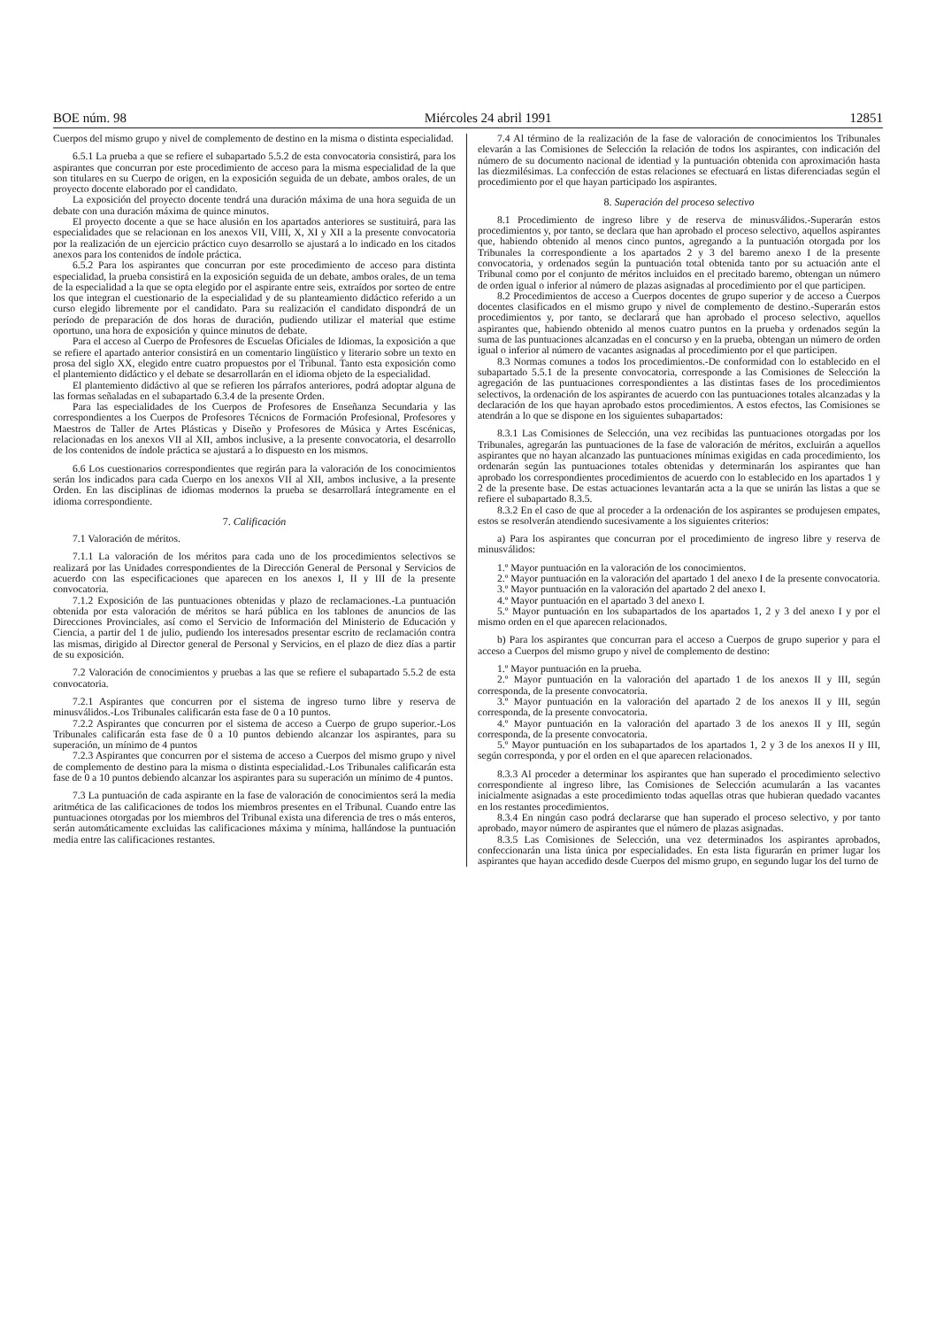BOE núm. 98 Miércoles 24 abril 1991 12851
Cuerpos del mismo grupo y nivel de complemento de destino en la misma o distinta especialidad.
6.5.1 La prueba a que se refiere el subapartado 5.5.2 de esta convocatoria consistirá, para los aspirantes que concurran por este procedimiento de acceso para la misma especialidad de la que son titulares en su Cuerpo de origen, en la exposición seguida de un debate, ambos orales, de un proyecto docente elaborado por el candidato.
La exposición del proyecto docente tendrá una duración máxima de una hora seguida de un debate con una duración máxima de quince minutos.
El proyecto docente a que se hace alusión en los apartados anteriores se sustituirá, para las especialidades que se relacionan en los anexos VII, VIII, X, XI y XII a la presente convocatoria por la realización de un ejercicio práctico cuyo desarrollo se ajustará a lo indicado en los citados anexos para los contenidos de índole práctica.
6.5.2 Para los aspirantes que concurran por este procedimiento de acceso para distinta especialidad, la prueba consistirá en la exposición seguida de un debate, ambos orales, de un tema de la especialidad a la que se opta elegido por el aspirante entre seis, extraídos por sorteo de entre los que integran el cuestionario de la especialidad y de su planteamiento didáctico referido a un curso elegido libremente por el candidato. Para su realización el candidato dispondrá de un período de preparación de dos horas de duración, pudiendo utilizar el material que estime oportuno, una hora de exposición y quince minutos de debate.
Para el acceso al Cuerpo de Profesores de Escuelas Oficiales de Idiomas, la exposición a que se refiere el apartado anterior consistirá en un comentario lingüístico y literario sobre un texto en prosa del siglo XX, elegido entre cuatro propuestos por el Tribunal. Tanto esta exposición como el plantemiento didáctico y el debate se desarrollarán en el idioma objeto de la especialidad.
El plantemiento didáctivo al que se refieren los párrafos anteriores, podrá adoptar alguna de las formas señaladas en el subapartado 6.3.4 de la presente Orden.
Para las especialidades de los Cuerpos de Profesores de Enseñanza Secundaria y las correspondientes a los Cuerpos de Profesores Técnicos de Formación Profesional, Profesores y Maestros de Taller de Artes Plásticas y Diseño y Profesores de Música y Artes Escénicas, relacionadas en los anexos VII al XII, ambos inclusive, a la presente convocatoria, el desarrollo de los contenidos de índole práctica se ajustará a lo dispuesto en los mismos.
6.6 Los cuestionarios correspondientes que regirán para la valoración de los conocimientos serán los indicados para cada Cuerpo en los anexos VII al XII, ambos inclusive, a la presente Orden. En las disciplinas de idiomas modernos la prueba se desarrollará íntegramente en el idioma correspondiente.
7. Calificación
7.1 Valoración de méritos.
7.1.1 La valoración de los méritos para cada uno de los procedimientos selectivos se realizará por las Unidades correspondientes de la Dirección General de Personal y Servicios de acuerdo con las especificaciones que aparecen en los anexos I, II y III de la presente convocatoria.
7.1.2 Exposición de las puntuaciones obtenidas y plazo de reclamaciones.-La puntuación obtenida por esta valoración de méritos se hará pública en los tablones de anuncios de las Direcciones Provinciales, así como el Servicio de Información del Ministerio de Educación y Ciencia, a partir del 1 de julio, pudiendo los interesados presentar escrito de reclamación contra las mismas, dirigido al Director general de Personal y Servicios, en el plazo de diez días a partir de su exposición.
7.2 Valoración de conocimientos y pruebas a las que se refiere el subapartado 5.5.2 de esta convocatoria.
7.2.1 Aspirantes que concurren por el sistema de ingreso turno libre y reserva de minusválidos.-Los Tribunales calificarán esta fase de 0 a 10 puntos.
7.2.2 Aspirantes que concurren por el sistema de acceso a Cuerpo de grupo superior.-Los Tribunales calificarán esta fase de 0 a 10 puntos debiendo alcanzar los aspirantes, para su superación, un mínimo de 4 puntos
7.2.3 Aspirantes que concurren por el sistema de acceso a Cuerpos del mismo grupo y nivel de complemento de destino para la misma o distinta especialidad.-Los Tribunales calificarán esta fase de 0 a 10 puntos debiendo alcanzar los aspirantes para su superación un mínimo de 4 puntos.
7.3 La puntuación de cada aspirante en la fase de valoración de conocimientos será la media aritmética de las calificaciones de todos los miembros presentes en el Tribunal. Cuando entre las puntuaciones otorgadas por los miembros del Tribunal exista una diferencia de tres o más enteros, serán automáticamente excluidas las calificaciones máxima y mínima, hallándose la puntuación media entre las calificaciones restantes.
7.4 Al término de la realización de la fase de valoración de conocimientos los Tribunales elevarán a las Comisiones de Selección la relación de todos los aspirantes, con indicación del número de su documento nacional de identiad y la puntuación obtenida con aproximación hasta las diezmilésimas. La confección de estas relaciones se efectuará en listas diferenciadas según el procedimiento por el que hayan participado los aspirantes.
8. Superación del proceso selectivo
8.1 Procedimiento de ingreso libre y de reserva de minusválidos.-Superarán estos procedimientos y, por tanto, se declara que han aprobado el proceso selectivo, aquellos aspirantes que, habiendo obtenido al menos cinco puntos, agregando a la puntuación otorgada por los Tribunales la correspondiente a los apartados 2 y 3 del baremo anexo I de la presente convocatoria, y ordenados según la puntuación total obtenida tanto por su actuación ante el Tribunal como por el conjunto de méritos incluidos en el precitado baremo, obtengan un número de orden igual o inferior al número de plazas asignadas al procedimiento por el que participen.
8.2 Procedimientos de acceso a Cuerpos docentes de grupo superior y de acceso a Cuerpos docentes clasificados en el mismo grupo y nivel de complemento de destino.-Superarán estos procedimientos y, por tanto, se declarará que han aprobado el proceso selectivo, aquellos aspirantes que, habiendo obtenido al menos cuatro puntos en la prueba y ordenados según la suma de las puntuaciones alcanzadas en el concurso y en la prueba, obtengan un número de orden igual o inferior al número de vacantes asignadas al procedimiento por el que participen.
8.3 Normas comunes a todos los procedimientos.-De conformidad con lo establecido en el subapartado 5.5.1 de la presente convocatoria, corresponde a las Comisiones de Selección la agregación de las puntuaciones correspondientes a las distintas fases de los procedimientos selectivos, la ordenación de los aspirantes de acuerdo con las puntuaciones totales alcanzadas y la declaración de los que hayan aprobado estos procedimientos. A estos efectos, las Comisiones se atendrán a lo que se dispone en los siguientes subapartados:
8.3.1 Las Comisiones de Selección, una vez recibidas las puntuaciones otorgadas por los Tribunales, agregarán las puntuaciones de la fase de valoración de méritos, excluirán a aquellos aspirantes que no hayan alcanzado las puntuaciones mínimas exigidas en cada procedimiento, los ordenarán según las puntuaciones totales obtenidas y determinarán los aspirantes que han aprobado los correspondientes procedimientos de acuerdo con lo establecido en los apartados 1 y 2 de la presente base. De estas actuaciones levantarán acta a la que se unirán las listas a que se refiere el subapartado 8.3.5.
8.3.2 En el caso de que al proceder a la ordenación de los aspirantes se produjesen empates, estos se resolverán atendiendo sucesivamente a los siguientes criterios:
a) Para los aspirantes que concurran por el procedimiento de ingreso libre y reserva de minusválidos:
1.º Mayor puntuación en la valoración de los conocimientos.
2.º Mayor puntuación en la valoración del apartado 1 del anexo I de la presente convocatoria.
3.º Mayor puntuación en la valoración del apartado 2 del anexo I.
4.º Mayor puntuación en el apartado 3 del anexo I.
5.º Mayor puntuación en los subapartados de los apartados 1, 2 y 3 del anexo I y por el mismo orden en el que aparecen relacionados.
b) Para los aspirantes que concurran para el acceso a Cuerpos de grupo superior y para el acceso a Cuerpos del mismo grupo y nivel de complemento de destino:
1.º Mayor puntuación en la prueba.
2.º Mayor puntuación en la valoración del apartado 1 de los anexos II y III, según corresponda, de la presente convocatoria.
3.º Mayor puntuación en la valoración del apartado 2 de los anexos II y III, según corresponda, de la presente convocatoria.
4.º Mayor puntuación en la valoración del apartado 3 de los anexos II y III, según corresponda, de la presente convocatoria.
5.º Mayor puntuación en los subapartados de los apartados 1, 2 y 3 de los anexos II y III, según corresponda, y por el orden en el que aparecen relacionados.
8.3.3 Al proceder a determinar los aspirantes que han superado el procedimiento selectivo correspondiente al ingreso libre, las Comisiones de Selección acumularán a las vacantes inicialmente asignadas a este procedimiento todas aquellas otras que hubieran quedado vacantes en los restantes procedimientos.
8.3.4 En ningún caso podrá declararse que han superado el proceso selectivo, y por tanto aprobado, mayor número de aspirantes que el número de plazas asignadas.
8.3.5 Las Comisiones de Selección, una vez determinados los aspirantes aprobados, confeccionarán una lista única por especialidades. En esta lista figurarán en primer lugar los aspirantes que hayan accedido desde Cuerpos del mismo grupo, en segundo lugar los del turno de